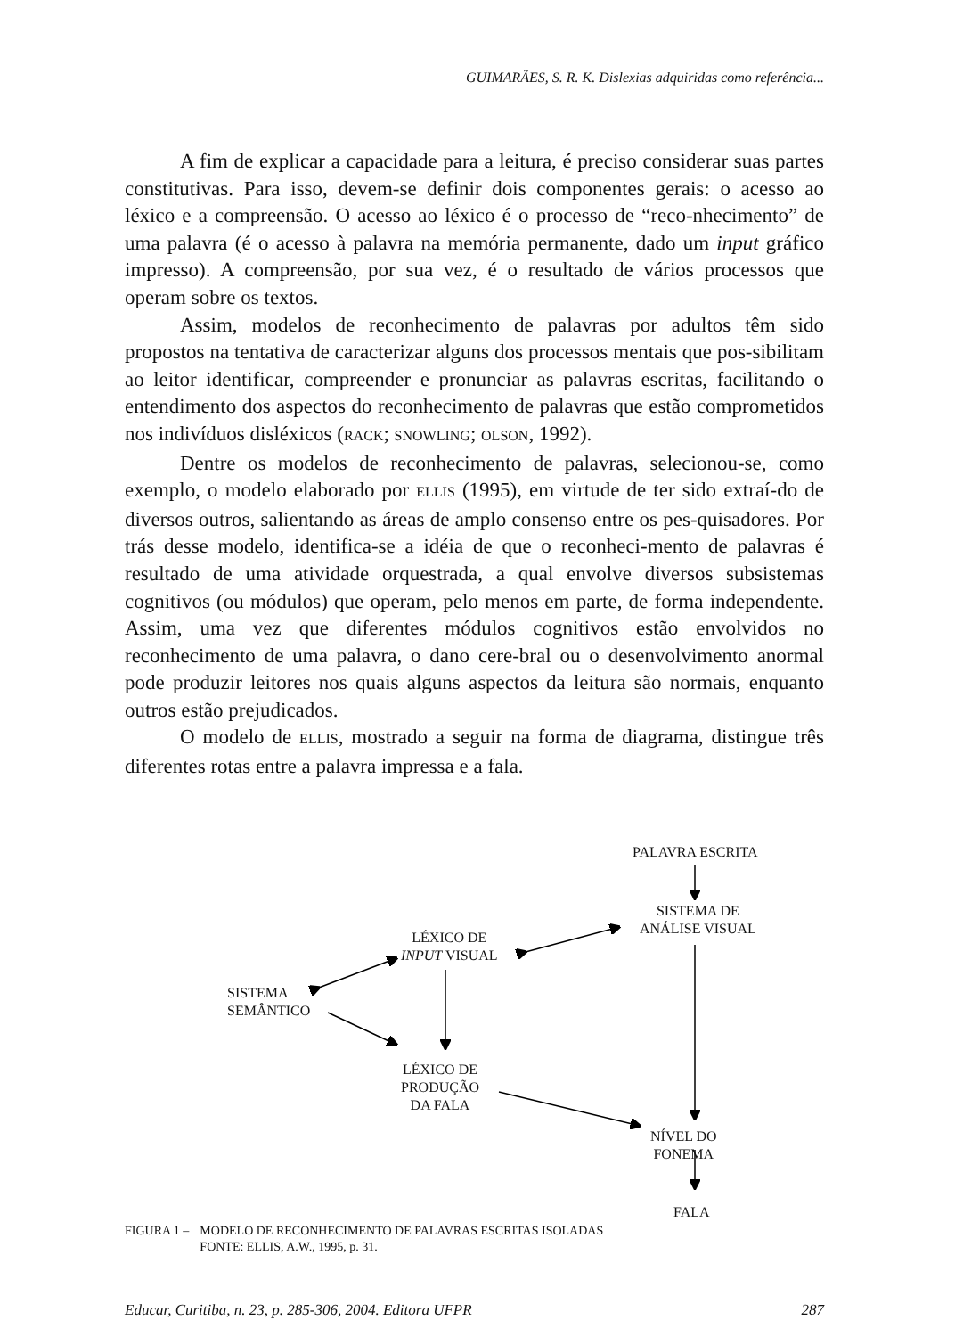GUIMARÃES, S. R. K. Dislexias adquiridas como referência...
A fim de explicar a capacidade para a leitura, é preciso considerar suas partes constitutivas. Para isso, devem-se definir dois componentes gerais: o acesso ao léxico e a compreensão. O acesso ao léxico é o processo de “reco-nhecimento” de uma palavra (é o acesso à palavra na memória permanente, dado um input gráfico impresso). A compreensão, por sua vez, é o resultado de vários processos que operam sobre os textos.
Assim, modelos de reconhecimento de palavras por adultos têm sido propostos na tentativa de caracterizar alguns dos processos mentais que pos-sibilitam ao leitor identificar, compreender e pronunciar as palavras escritas, facilitando o entendimento dos aspectos do reconhecimento de palavras que estão comprometidos nos indivíduos disléxicos (RACK; SNOWLING; OLSON, 1992).
Dentre os modelos de reconhecimento de palavras, selecionou-se, como exemplo, o modelo elaborado por ELLIS (1995), em virtude de ter sido extraí-do de diversos outros, salientando as áreas de amplo consenso entre os pes-quisadores. Por trás desse modelo, identifica-se a idéia de que o reconheci-mento de palavras é resultado de uma atividade orquestrada, a qual envolve diversos subsistemas cognitivos (ou módulos) que operam, pelo menos em parte, de forma independente. Assim, uma vez que diferentes módulos cognitivos estão envolvidos no reconhecimento de uma palavra, o dano cere-bral ou o desenvolvimento anormal pode produzir leitores nos quais alguns aspectos da leitura são normais, enquanto outros estão prejudicados.
O modelo de ELLIS, mostrado a seguir na forma de diagrama, distingue três diferentes rotas entre a palavra impressa e a fala.
PALAVRA ESCRITA
SISTEMA DE
ANÁLISE VISUAL
LÉXICO DE
INPUT VISUAL
SISTEMA
SEMÂNTICO
LÉXICO DE
PRODUÇÃO
DA FALA
NÍVEL DO
FONEMA
FALA
| FIGURA 1 – | MODELO DE RECONHECIMENTO DE PALAVRAS ESCRITAS ISOLADAS FONTE: ELLIS, A.W., 1995, p. 31. |
Educar, Curitiba, n. 23, p. 285-306, 2004. Editora UFPR 287